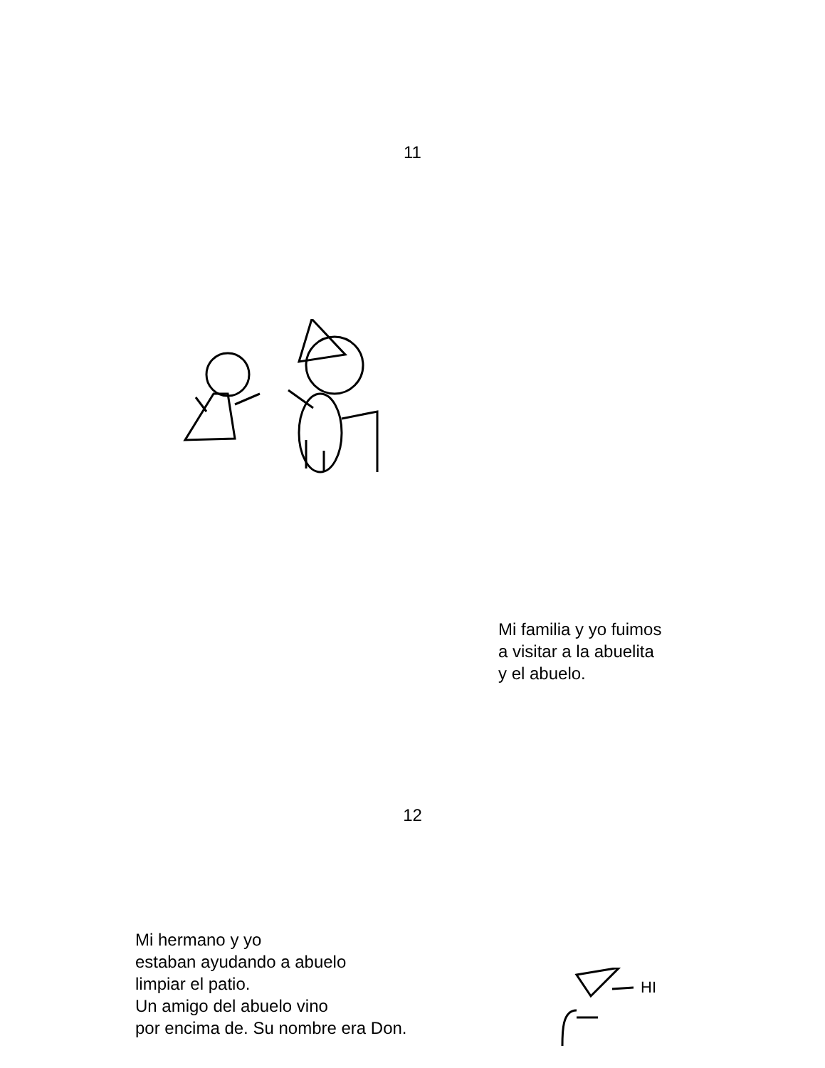11
Mi familia y yo fuimos
a visitar a la abuelita
y el abuelo.
12
Mi hermano y yo
estaban ayudando a abuelo
limpiar el patio.
Un amigo del abuelo vino
por encima de. Su nombre era Don.
HI